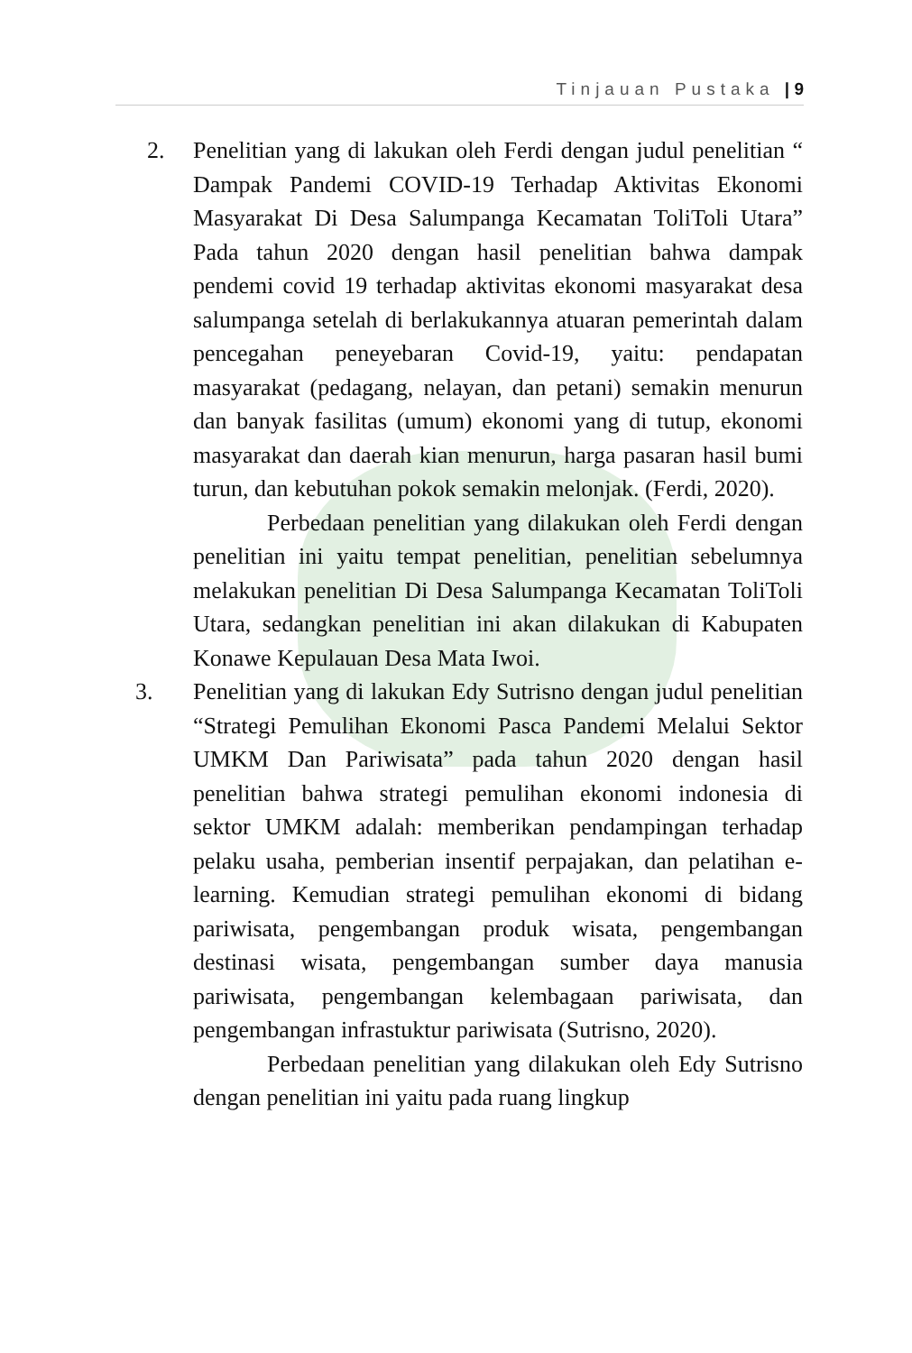Tinjauan Pustaka | 9
2. Penelitian yang di lakukan oleh Ferdi dengan judul penelitian “ Dampak Pandemi COVID-19 Terhadap Aktivitas Ekonomi Masyarakat Di Desa Salumpanga Kecamatan ToliToli Utara” Pada tahun 2020 dengan hasil penelitian bahwa dampak pendemi covid 19 terhadap aktivitas ekonomi masyarakat desa salumpanga setelah di berlakukannya atuaran pemerintah dalam pencegahan peneyebaran Covid-19, yaitu: pendapatan masyarakat (pedagang, nelayan, dan petani) semakin menurun dan banyak fasilitas (umum) ekonomi yang di tutup, ekonomi masyarakat dan daerah kian menurun, harga pasaran hasil bumi turun, dan kebutuhan pokok semakin melonjak. (Ferdi, 2020).
Perbedaan penelitian yang dilakukan oleh Ferdi dengan penelitian ini yaitu tempat penelitian, penelitian sebelumnya melakukan penelitian Di Desa Salumpanga Kecamatan ToliToli Utara, sedangkan penelitian ini akan dilakukan di Kabupaten Konawe Kepulauan Desa Mata Iwoi.
3. Penelitian yang di lakukan Edy Sutrisno dengan judul penelitian “Strategi Pemulihan Ekonomi Pasca Pandemi Melalui Sektor UMKM Dan Pariwisata” pada tahun 2020 dengan hasil penelitian bahwa strategi pemulihan ekonomi indonesia di sektor UMKM adalah: memberikan pendampingan terhadap pelaku usaha, pemberian insentif perpajakan, dan pelatihan e-learning. Kemudian strategi pemulihan ekonomi di bidang pariwisata, pengembangan produk wisata, pengembangan destinasi wisata, pengembangan sumber daya manusia pariwisata, pengembangan kelembagaan pariwisata, dan pengembangan infrastuktur pariwisata (Sutrisno, 2020).
Perbedaan penelitian yang dilakukan oleh Edy Sutrisno dengan penelitian ini yaitu pada ruang lingkup